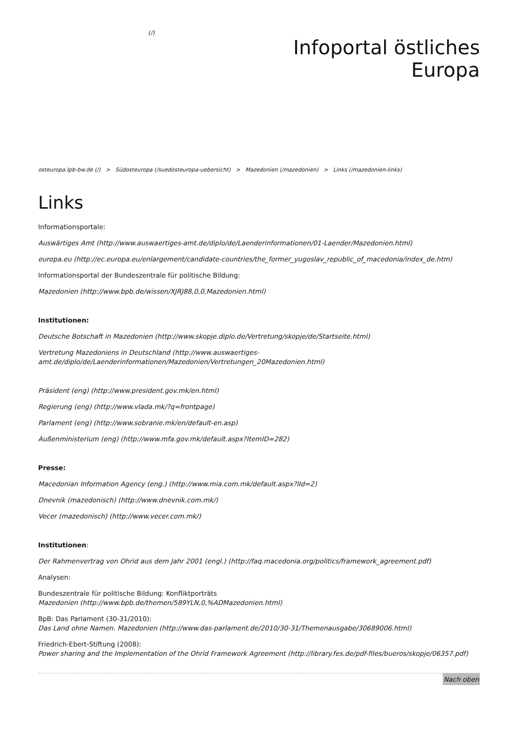(/)
Infoportal östliches
Europa
osteuropa.lpb-bw.de (/) > Südosteuropa (/suedosteuropa-uebersicht) > Mazedonien (/mazedonien) > Links (/mazedonien-links)
Links
Informationsportale:
Auswärtiges Amt (http://www.auswaertiges-amt.de/diplo/de/Laenderinformationen/01-Laender/Mazedonien.html)
europa.eu (http://ec.europa.eu/enlargement/candidate-countries/the_former_yugoslav_republic_of_macedonia/index_de.htm)
Informationsportal der Bundeszentrale für politische Bildung:
Mazedonien (http://www.bpb.de/wissen/XJRJ88,0,0,Mazedonien.html)
Institutionen:
Deutsche Botschaft in Mazedonien (http://www.skopje.diplo.de/Vertretung/skopje/de/Startseite.html)
Vertretung Mazedoniens in Deutschland (http://www.auswaertiges-amt.de/diplo/de/Laenderinformationen/Mazedonien/Vertretungen_20Mazedonien.html)
Präsident (eng) (http://www.president.gov.mk/en.html)
Regierung (eng) (http://www.vlada.mk/?q=frontpage)
Parlament (eng) (http://www.sobranie.mk/en/default-en.asp)
Außenministerium (eng) (http://www.mfa.gov.mk/default.aspx?ItemID=282)
Presse:
Macedonian Information Agency (eng.) (http://www.mia.com.mk/default.aspx?lId=2)
Dnevnik (mazedonisch) (http://www.dnevnik.com.mk/)
Vecer (mazedonisch) (http://www.vecer.com.mk/)
Institutionen:
Der Rahmenvertrag von Ohrid aus dem Jahr 2001 (engl.) (http://faq.macedonia.org/politics/framework_agreement.pdf)
Analysen:
Bundeszentrale für politische Bildung: Konfliktporträts
Mazedonien (http://www.bpb.de/themen/589YLN,0,%ADMazedonien.html)
BpB: Das Parlament (30-31/2010):
Das Land ohne Namen. Mazedonien (http://www.das-parlament.de/2010/30-31/Themenausgabe/30689006.html)
Friedrich-Ebert-Stiftung (2008):
Power sharing and the Implementation of the Ohrid Framework Agreement (http://library.fes.de/pdf-files/bueros/skopje/06357.pdf)
Nach oben